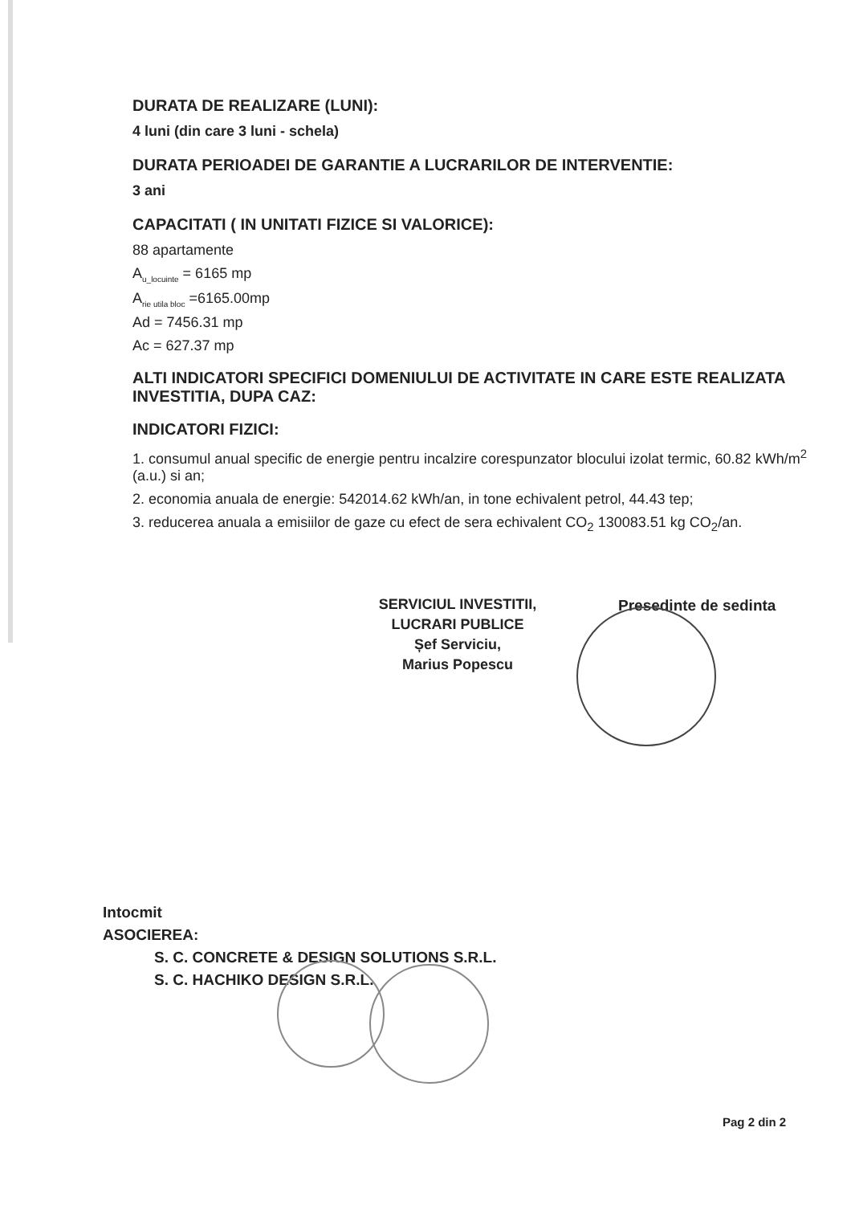DURATA DE REALIZARE (LUNI):
4 luni (din care 3 luni - schela)
DURATA PERIOADEI DE GARANTIE A LUCRARILOR DE INTERVENTIE:
3 ani
CAPACITATI ( IN UNITATI FIZICE SI VALORICE):
88 apartamente
A<sub>u_locuinte</sub> = 6165 mp
A<sub>rie utila bloc</sub> =6165.00mp
Ad = 7456.31 mp
Ac = 627.37 mp
ALTI INDICATORI SPECIFICI DOMENIULUI DE ACTIVITATE IN CARE ESTE REALIZATA INVESTITIA, DUPA CAZ:
INDICATORI FIZICI:
1. consumul anual specific de energie pentru incalzire corespunzator blocului izolat termic, 60.82 kWh/m<sup>2</sup> (a.u.) si an;
2. economia anuala de energie: 542014.62 kWh/an, in tone echivalent petrol, 44.43 tep;
3. reducerea anuala a emisiilor de gaze cu efect de sera echivalent CO<sub>2</sub> 130083.51 kg CO<sub>2</sub>/an.
Presedinte de sedinta
SERVICIUL INVESTITII,
LUCRARI PUBLICE
Șef Serviciu,
Marius Popescu
Intocmit
ASOCIEREA:
S. C. CONCRETE & DESIGN SOLUTIONS S.R.L.
S. C. HACHIKO DESIGN S.R.L.
Pag 2 din 2